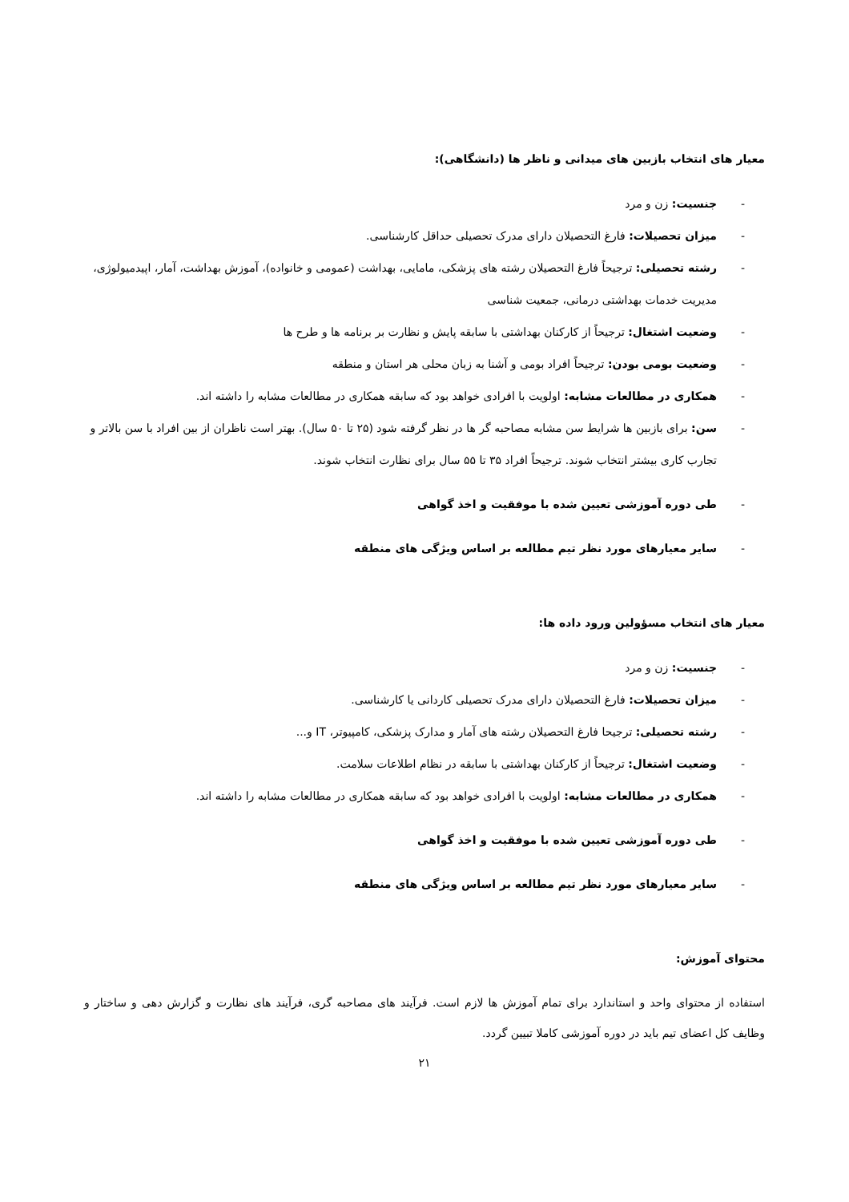معیار های انتخاب بازبین های میدانی و ناظر ها (دانشگاهی):
- جنسیت: زن و مرد
- میزان تحصیلات: فارغ التحصیلان دارای مدرک تحصیلی حداقل کارشناسی.
- رشته تحصیلی: ترجیحاً فارغ التحصیلان رشته های پزشکی، مامایی، بهداشت (عمومی و خانواده)، آموزش بهداشت، آمار، اپیدمیولوژی، مدیریت خدمات بهداشتی درمانی، جمعیت شناسی
- وضعیت اشتغال: ترجیحاً از کارکنان بهداشتی با سابقه پایش و نظارت بر برنامه ها و طرح ها
- وضعیت بومی بودن: ترجیحاً افراد بومی و آشنا به زبان محلی هر استان و منطقه
- همکاری در مطالعات مشابه: اولویت با افرادی خواهد بود که سابقه همکاری در مطالعات مشابه را داشته اند.
- سن: برای بازبین ها شرایط سن مشابه مصاحبه گر ها در نظر گرفته شود (۲۵ تا ۵۰ سال). بهتر است ناظران از بین افراد با سن بالاتر و تجارب کاری بیشتر انتخاب شوند. ترجیحاً افراد ۳۵ تا ۵۵ سال برای نظارت انتخاب شوند.
- طی دوره آموزشی تعیین شده با موفقیت و اخذ گواهی
- سایر معیارهای مورد نظر تیم مطالعه بر اساس ویژگی های منطقه
معیار های انتخاب مسؤولین ورود داده ها:
- جنسیت: زن و مرد
- میزان تحصیلات: فارغ التحصیلان دارای مدرک تحصیلی کاردانی یا کارشناسی.
- رشته تحصیلی: ترجیحا فارغ التحصیلان رشته های آمار و مدارک پزشکی، کامپیوتر، IT و...
- وضعیت اشتغال: ترجیحاً از کارکنان بهداشتی با سابقه در نظام اطلاعات سلامت.
- همکاری در مطالعات مشابه: اولویت با افرادی خواهد بود که سابقه همکاری در مطالعات مشابه را داشته اند.
- طی دوره آموزشی تعیین شده با موفقیت و اخذ گواهی
- سایر معیارهای مورد نظر تیم مطالعه بر اساس ویژگی های منطقه
محتوای آموزش:
استفاده از محتوای واحد و استاندارد برای تمام آموزش ها لازم است. فرآیند های مصاحبه گری، فرآیند های نظارت و گزارش دهی و ساختار و وظایف کل اعضای تیم باید در دوره آموزشی کاملا تبیین گردد.
۲۱